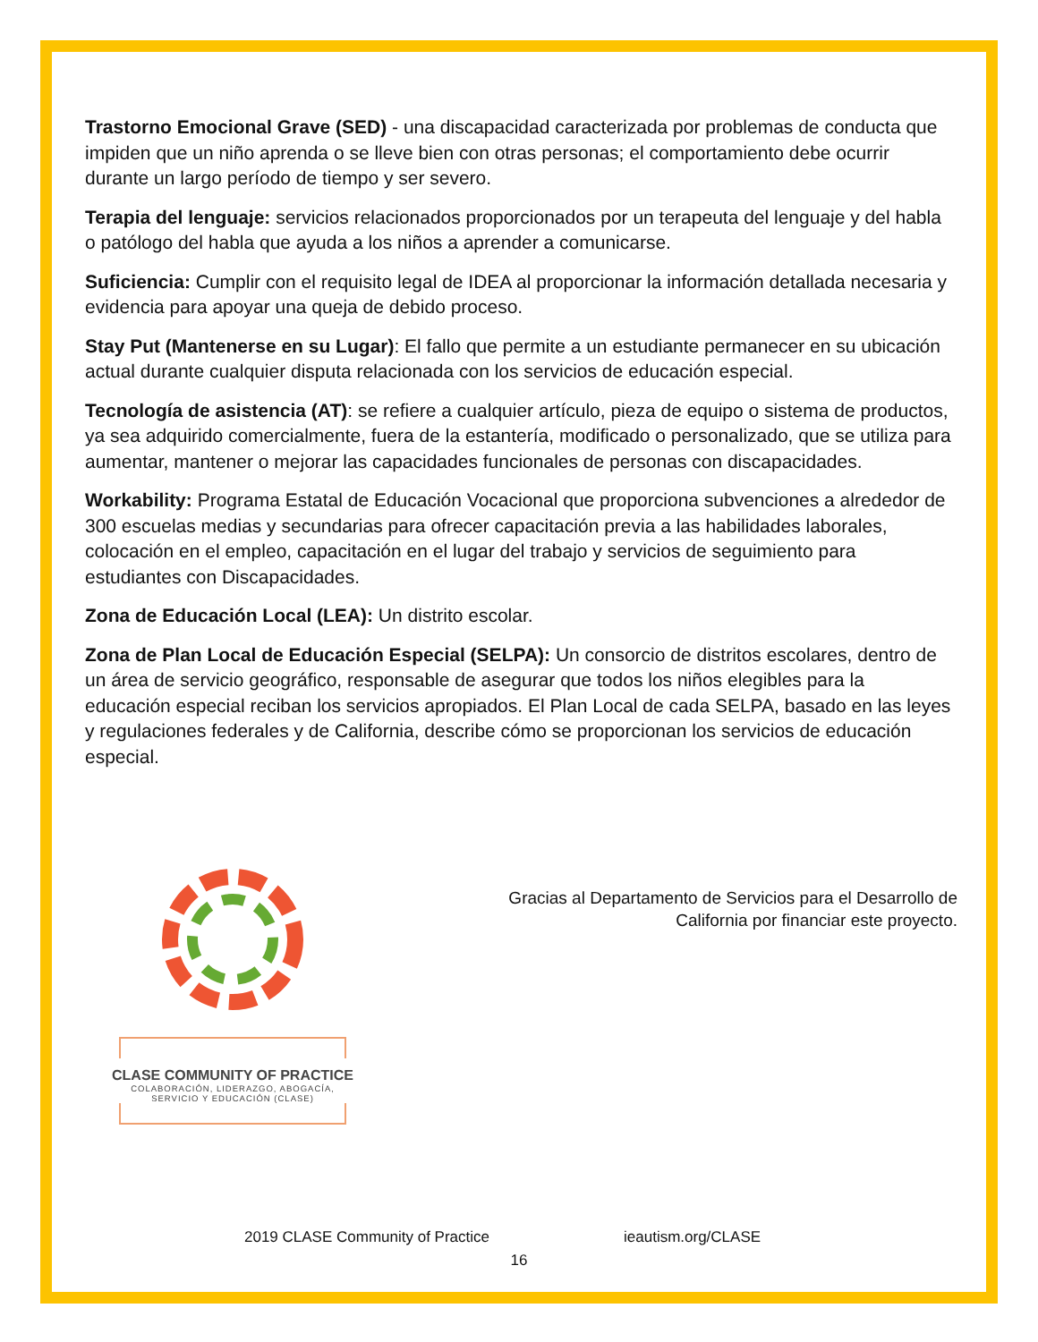Trastorno Emocional Grave (SED) - una discapacidad caracterizada por problemas de conducta que impiden que un niño aprenda o se lleve bien con otras personas; el comportamiento debe ocurrir durante un largo período de tiempo y ser severo.
Terapia del lenguaje: servicios relacionados proporcionados por un terapeuta del lenguaje y del habla o patólogo del habla que ayuda a los niños a aprender a comunicarse.
Suficiencia: Cumplir con el requisito legal de IDEA al proporcionar la información detallada necesaria y evidencia para apoyar una queja de debido proceso.
Stay Put (Mantenerse en su Lugar): El fallo que permite a un estudiante permanecer en su ubicación actual durante cualquier disputa relacionada con los servicios de educación especial.
Tecnología de asistencia (AT): se refiere a cualquier artículo, pieza de equipo o sistema de productos, ya sea adquirido comercialmente, fuera de la estantería, modificado o personalizado, que se utiliza para aumentar, mantener o mejorar las capacidades funcionales de personas con discapacidades.
Workability: Programa Estatal de Educación Vocacional que proporciona subvenciones a alrededor de 300 escuelas medias y secundarias para ofrecer capacitación previa a las habilidades laborales, colocación en el empleo, capacitación en el lugar del trabajo y servicios de seguimiento para estudiantes con Discapacidades.
Zona de Educación Local (LEA): Un distrito escolar.
Zona de Plan Local de Educación Especial (SELPA): Un consorcio de distritos escolares, dentro de un área de servicio geográfico, responsable de asegurar que todos los niños elegibles para la educación especial reciban los servicios apropiados. El Plan Local de cada SELPA, basado en las leyes y regulaciones federales y de California, describe cómo se proporcionan los servicios de educación especial.
CLASE COMMUNITY OF PRACTICE
COLABORACIÓN, LIDERAZGO, ABOGACÍA,
SERVICIO Y EDUCACIÓN (CLASE)
Gracias al Departamento de Servicios para el Desarrollo de California por financiar este proyecto.
2019 CLASE Community of Practice ieautism.org/CLASE
16